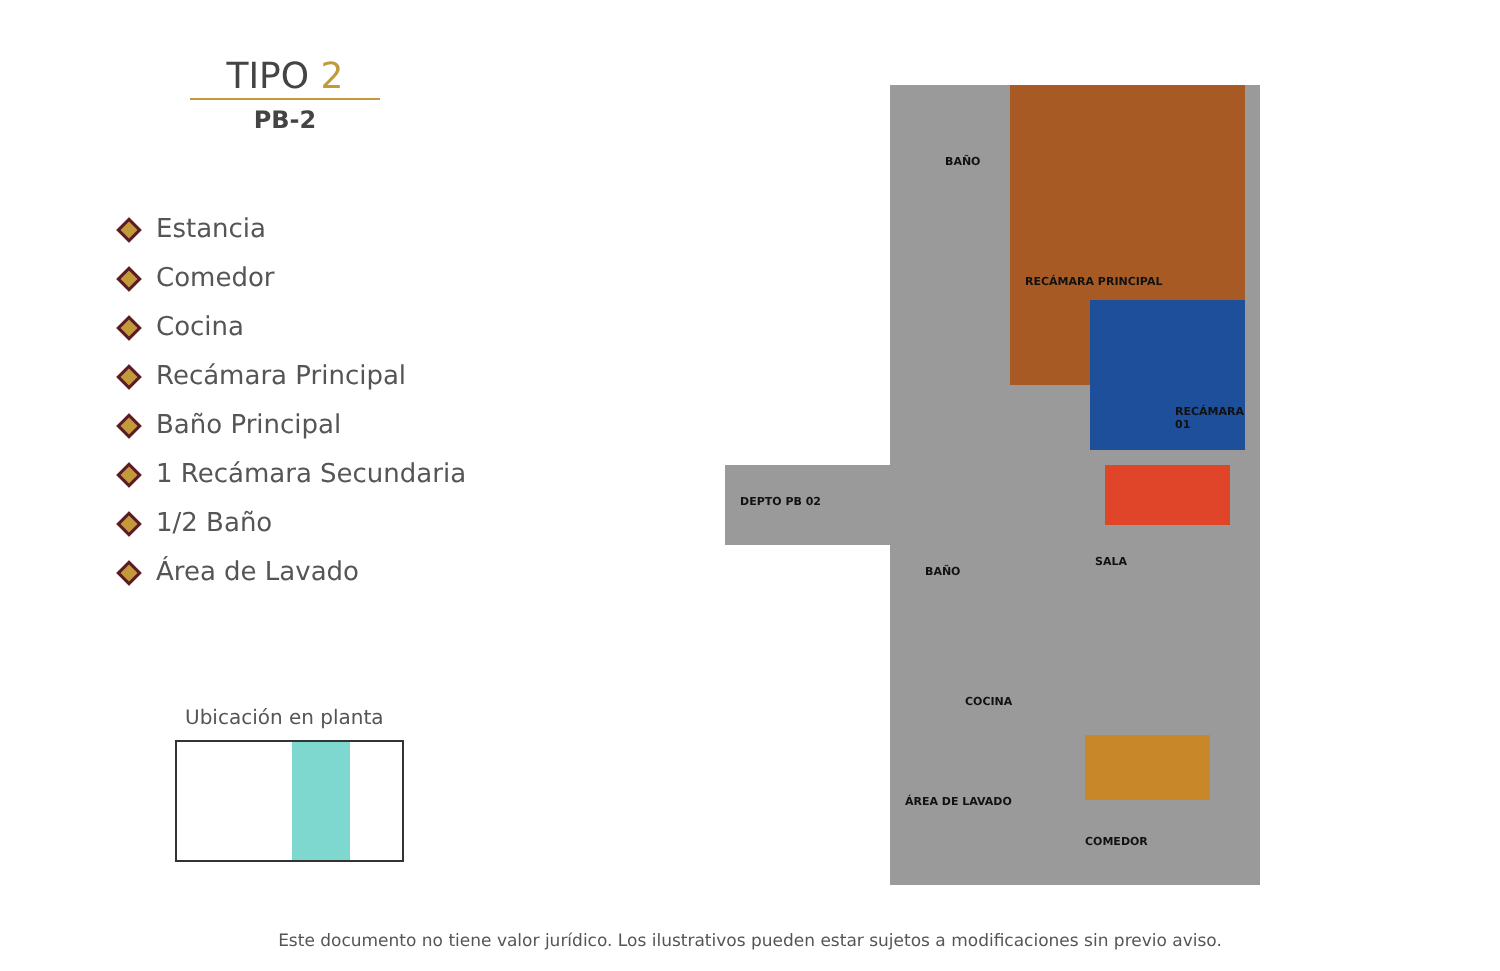TIPO 2
PB-2
Estancia
Comedor
Cocina
Recámara Principal
Baño Principal
1 Recámara Secundaria
1/2 Baño
Área de Lavado
Ubicación en planta
BAÑO
RECÁMARA PRINCIPAL
RECÁMARA 01
DEPTO PB 02
BAÑO
SALA
COCINA
ÁREA DE LAVADO
COMEDOR
Este documento no tiene valor jurídico. Los ilustrativos pueden estar sujetos a modificaciones sin previo aviso.